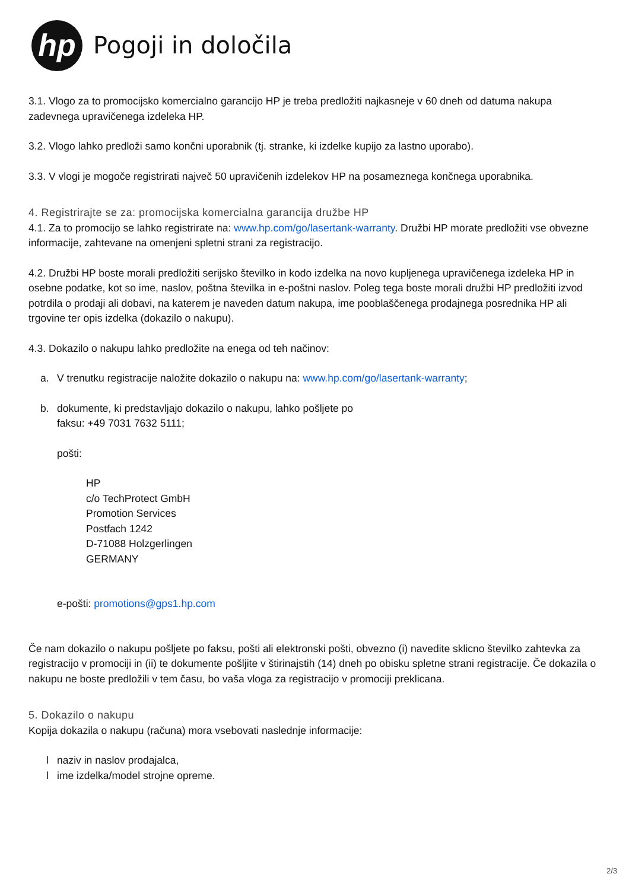hp
Pogoji in določila
3.1. Vlogo za to promocijsko komercialno garancijo HP je treba predložiti najkasneje v 60 dneh od datuma nakupa zadevnega upravičenega izdeleka HP.
3.2. Vlogo lahko predloži samo končni uporabnik (tj. stranke, ki izdelke kupijo za lastno uporabo).
3.3. V vlogi je mogoče registrirati največ 50 upravičenih izdelekov HP na posameznega končnega uporabnika.
4. Registrirajte se za: promocijska komercialna garancija družbe HP
4.1. Za to promocijo se lahko registrirate na: www.hp.com/go/lasertank-warranty. Družbi HP morate predložiti vse obvezne informacije, zahtevane na omenjeni spletni strani za registracijo.
4.2. Družbi HP boste morali predložiti serijsko številko in kodo izdelka na novo kupljenega upravičenega izdeleka HP in osebne podatke, kot so ime, naslov, poštna številka in e-poštni naslov. Poleg tega boste morali družbi HP predložiti izvod potrdila o prodaji ali dobavi, na katerem je naveden datum nakupa, ime pooblaščenega prodajnega posrednika HP ali trgovine ter opis izdelka (dokazilo o nakupu).
4.3. Dokazilo o nakupu lahko predložite na enega od teh načinov:
a. V trenutku registracije naložite dokazilo o nakupu na: www.hp.com/go/lasertank-warranty;
b. dokumente, ki predstavljajo dokazilo o nakupu, lahko pošljete po
faksu: +49 7031 7632 5111;
pošti:
HP
c/o TechProtect GmbH
Promotion Services
Postfach 1242
D-71088 Holzgerlingen
GERMANY
e-pošti: promotions@gps1.hp.com
Če nam dokazilo o nakupu pošljete po faksu, pošti ali elektronski pošti, obvezno (i) navedite sklicno številko zahtevka za registracijo v promociji in (ii) te dokumente pošljite v štirinajstih (14) dneh po obisku spletne strani registracije. Če dokazila o nakupu ne boste predložili v tem času, bo vaša vloga za registracijo v promociji preklicana.
5. Dokazilo o nakupu
Kopija dokazila o nakupu (računa) mora vsebovati naslednje informacije:
l naziv in naslov prodajalca,
l ime izdelka/model strojne opreme.
2/3